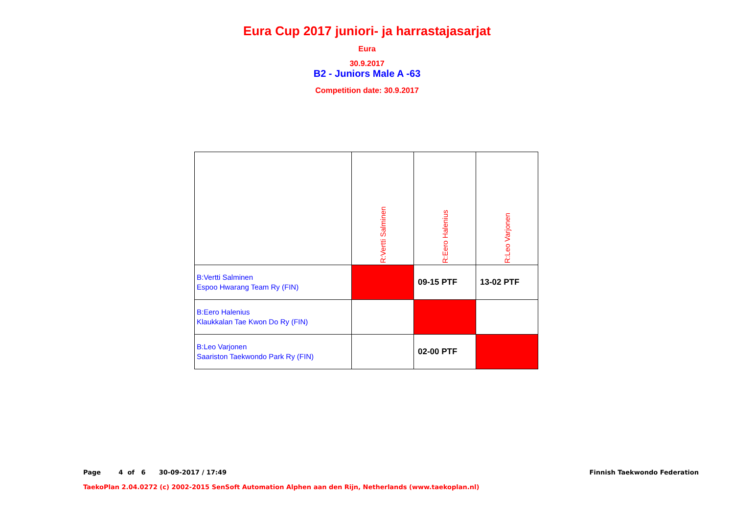Eura Cup 2017 juniori- ja harrastajasarjat
Eura
30.9.2017
B2 - Juniors Male A -63
Competition date: 30.9.2017
| | R:Vertti Salminen | R:Eero Halenius | R:Leo Varjonen |
| --- | --- | --- | --- |
| B:Vertti Salminen Espoo Hwarang Team Ry (FIN) | | 09-15 PTF | 13-02 PTF |
| B:Eero Halenius Klaukkalan Tae Kwon Do Ry (FIN) | | | |
| B:Leo Varjonen Saariston Taekwondo Park Ry (FIN) | | 02-00 PTF | |
Page 4 of 6 30-09-2017 / 17:49 Finnish Taekwondo Federation
TaekoPlan 2.04.0272 (c) 2002-2015 SenSoft Automation Alphen aan den Rijn, Netherlands (www.taekoplan.nl)